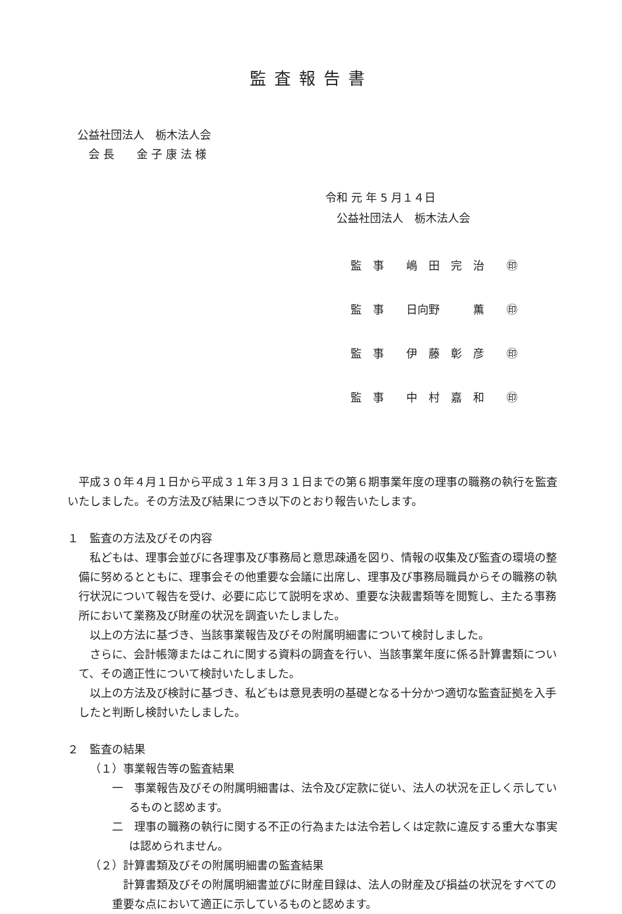監査報告書
公益社団法人　栃木法人会
　会 長　　金 子 康 法 様
令和 元 年 5 月１４日
　公益社団法人　栃木法人会
監　事　　嶋　田　完　治　　㊞
監　事　　日向野　　　薫　　㊞
監　事　　伊　藤　彰　彦　　㊞
監　事　　中　村　嘉　和　　㊞
平成３０年４月１日から平成３１年３月３１日までの第６期事業年度の理事の職務の執行を監査いたしました。その方法及び結果につき以下のとおり報告いたします。
１　監査の方法及びその内容
私どもは、理事会並びに各理事及び事務局と意思疎通を図り、情報の収集及び監査の環境の整備に努めるとともに、理事会その他重要な会議に出席し、理事及び事務局職員からその職務の執行状況について報告を受け、必要に応じて説明を求め、重要な決裁書類等を閲覧し、主たる事務所において業務及び財産の状況を調査いたしました。
以上の方法に基づき、当該事業報告及びその附属明細書について検討しました。
さらに、会計帳簿またはこれに関する資料の調査を行い、当該事業年度に係る計算書類について、その適正性について検討いたしました。
以上の方法及び検討に基づき、私どもは意見表明の基礎となる十分かつ適切な監査証拠を入手したと判断し検討いたしました。
２　監査の結果
（１）事業報告等の監査結果
一　事業報告及びその附属明細書は、法令及び定款に従い、法人の状況を正しく示しているものと認めます。
二　理事の職務の執行に関する不正の行為または法令若しくは定款に違反する重大な事実は認められません。
（２）計算書類及びその附属明細書の監査結果
計算書類及びその附属明細書並びに財産目録は、法人の財産及び損益の状況をすべての重要な点において適正に示しているものと認めます。